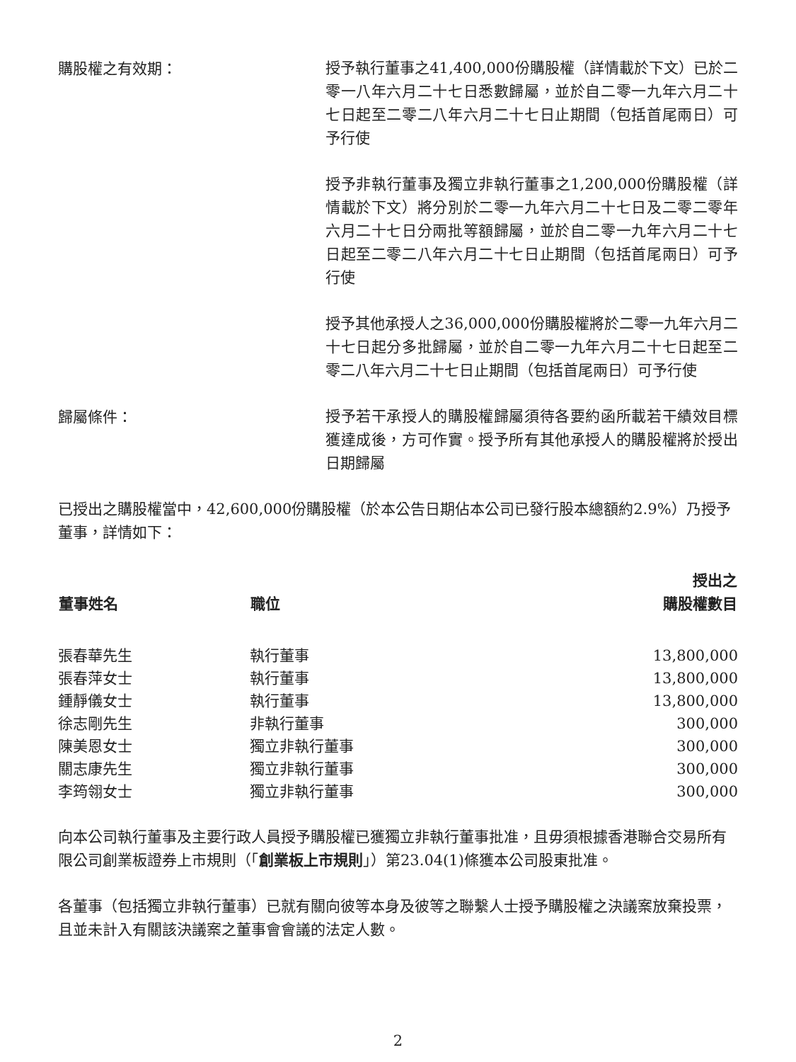購股權之有效期：
授予執行董事之41,400,000份購股權（詳情載於下文）已於二零一八年六月二十七日悉數歸屬，並於自二零一九年六月二十七日起至二零二八年六月二十七日止期間（包括首尾兩日）可予行使
授予非執行董事及獨立非執行董事之1,200,000份購股權（詳情載於下文）將分別於二零一九年六月二十七日及二零二零年六月二十七日分兩批等額歸屬，並於自二零一九年六月二十七日起至二零二八年六月二十七日止期間（包括首尾兩日）可予行使
授予其他承授人之36,000,000份購股權將於二零一九年六月二十七日起分多批歸屬，並於自二零一九年六月二十七日起至二零二八年六月二十七日止期間（包括首尾兩日）可予行使
歸屬條件：
授予若干承授人的購股權歸屬須待各要約函所載若干績效目標獲達成後，方可作實。授予所有其他承授人的購股權將於授出日期歸屬
已授出之購股權當中，42,600,000份購股權（於本公告日期佔本公司已發行股本總額約2.9%）乃授予董事，詳情如下：
| 董事姓名 | 職位 | 授出之 購股權數目 |
| --- | --- | --- |
| 張春華先生 | 執行董事 | 13,800,000 |
| 張春萍女士 | 執行董事 | 13,800,000 |
| 鍾靜儀女士 | 執行董事 | 13,800,000 |
| 徐志剛先生 | 非執行董事 | 300,000 |
| 陳美恩女士 | 獨立非執行董事 | 300,000 |
| 關志康先生 | 獨立非執行董事 | 300,000 |
| 李筠翎女士 | 獨立非執行董事 | 300,000 |
向本公司執行董事及主要行政人員授予購股權已獲獨立非執行董事批准，且毋須根據香港聯合交易所有限公司創業板證券上市規則（「創業板上市規則」）第23.04(1)條獲本公司股東批准。
各董事（包括獨立非執行董事）已就有關向彼等本身及彼等之聯繫人士授予購股權之決議案放棄投票，且並未計入有關該決議案之董事會會議的法定人數。
2